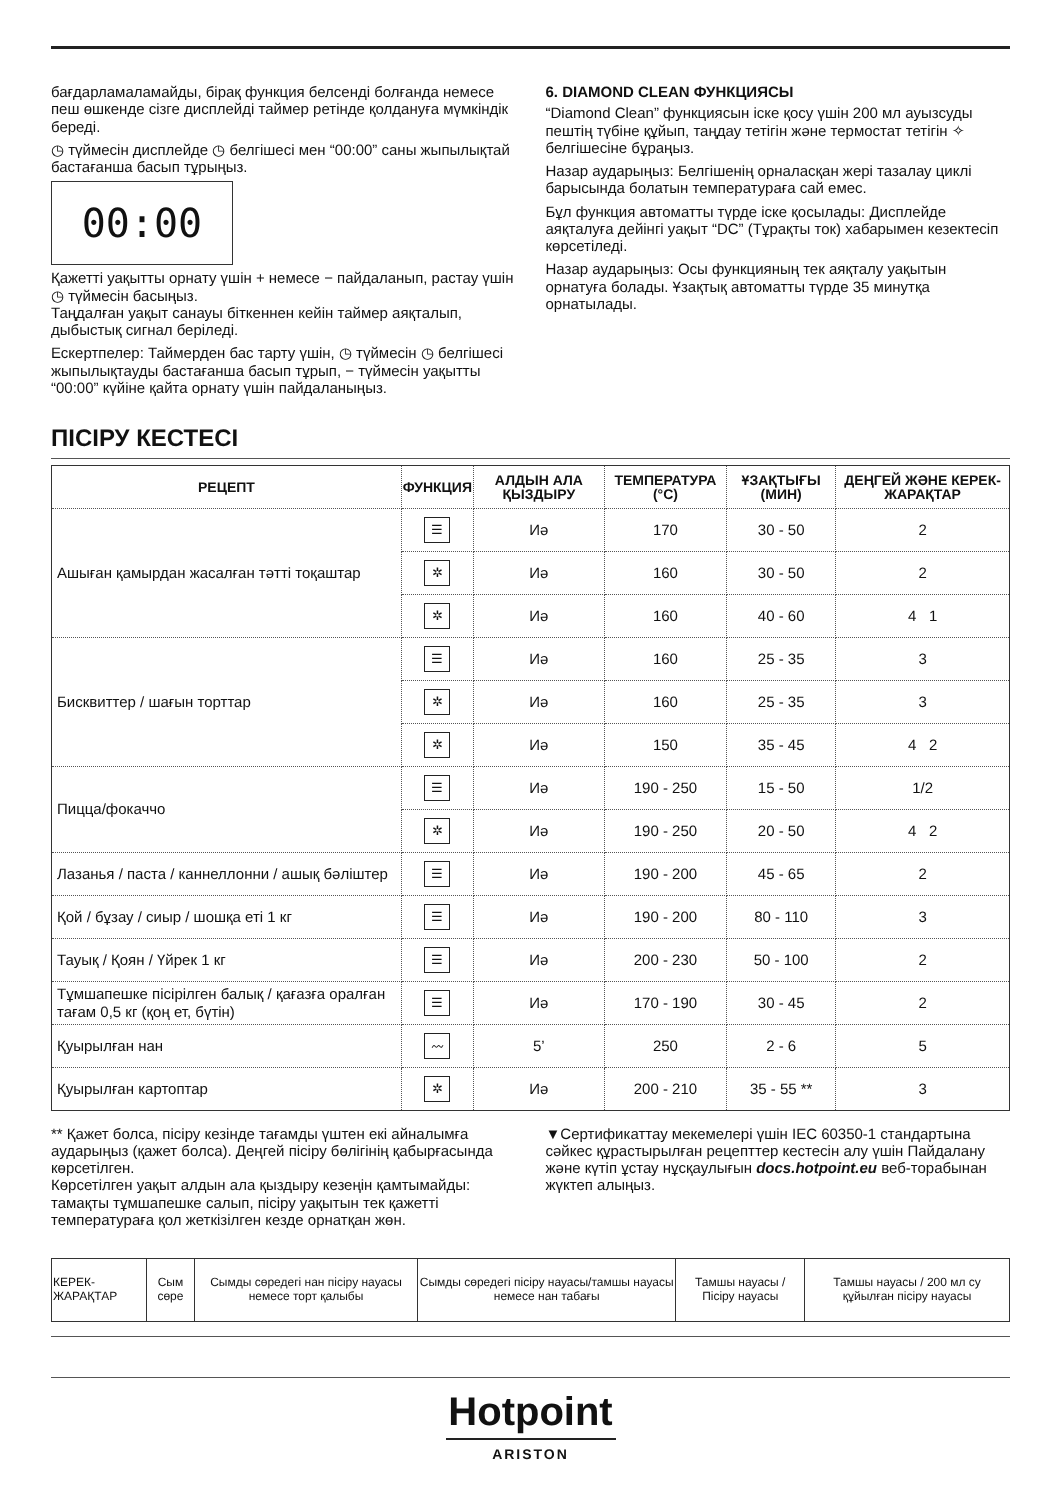бағдарламаламайды, бірақ функция белсенді болғанда немесе пеш өшкенде сізге дисплейді таймер ретінде қолдануға мүмкіндік береді.
◷ түймесін дисплейде ◷ белгішесі мен “00:00” саны жыпылықтай бастағанша басып тұрыңыз.
00:00
Қажетті уақытты орнату үшін + немесе − пайдаланып, растау үшін ◷ түймесін басыңыз.
Таңдалған уақыт санауы біткеннен кейін таймер аяқталып, дыбыстық сигнал беріледі.
Ескертпелер: Таймерден бас тарту үшін, ◷ түймесін ◷ белгішесі жыпылықтауды бастағанша басып тұрып, − түймесін уақытты “00:00” күйіне қайта орнату үшін пайдаланыңыз.
6. DIAMOND CLEAN ФУНКЦИЯСЫ
“Diamond Clean” функциясын іске қосу үшін 200 мл ауызсуды пештің түбіне құйып, таңдау тетігін және термостат тетігін ✧ белгішесіне бұраңыз.
Назар аударыңыз: Белгішенің орналасқан жері тазалау циклі барысында болатын температураға сай емес.
Бұл функция автоматты түрде іске қосылады: Дисплейде аяқталуға дейінгі уақыт “DC” (Тұрақты ток) хабарымен кезектесіп көрсетіледі.
Назар аударыңыз: Осы функцияның тек аяқталу уақытын орнатуға болады. Ұзақтық автоматты түрде 35 минутқа орнатылады.
ПІСІРУ КЕСТЕСІ
| РЕЦЕПТ | ФУНКЦИЯ | АЛДЫН АЛА ҚЫЗДЫРУ | ТЕМПЕРАТУРА (°C) | ҰЗАҚТЫҒЫ (МИН) | ДЕҢГЕЙ ЖӘНЕ КЕРЕК-ЖАРАҚТАР |
| --- | --- | --- | --- | --- | --- |
| Ашыған қамырдан жасалған тәтті тоқаштар | ☰ | Иә | 170 | 30 - 50 | 2 |
| | ✲ | Иә | 160 | 30 - 50 | 2 |
| | ✲ | Иә | 160 | 40 - 60 | 4 1 |
| Бисквиттер / шағын торттар | ☰ | Иә | 160 | 25 - 35 | 3 |
| | ✲ | Иә | 160 | 25 - 35 | 3 |
| | ✲ | Иә | 150 | 35 - 45 | 4 2 |
| Пицца/фокаччо | ☰ | Иә | 190 - 250 | 15 - 50 | 1/2 |
| | ✲ | Иә | 190 - 250 | 20 - 50 | 4 2 |
| Лазанья / паста / каннеллонни / ашық бәліштер | ☰ | Иә | 190 - 200 | 45 - 65 | 2 |
| Қой / бұзау / сиыр / шошқа еті 1 кг | ☰ | Иә | 190 - 200 | 80 - 110 | 3 |
| Тауық / Қоян / Үйрек 1 кг | ☰ | Иә | 200 - 230 | 50 - 100 | 2 |
| Тұмшапешке пісірілген балық / қағазға оралған тағам 0,5 кг (қоң ет, бүтін) | ☰ | Иә | 170 - 190 | 30 - 45 | 2 |
| Қуырылған нан | 〰 | 5’ | 250 | 2 - 6 | 5 |
| Қуырылған картоптар | ✲ | Иә | 200 - 210 | 35 - 55 ** | 3 |
** Қажет болса, пісіру кезінде тағамды үштен екі айналымға аударыңыз (қажет болса). Деңгей пісіру бөлігінің қабырғасында көрсетілген.
Көрсетілген уақыт алдын ала қыздыру кезеңін қамтымайды: тамақты тұмшапешке салып, пісіру уақытын тек қажетті температураға қол жеткізілген кезде орнатқан жөн.
▼Сертификаттау мекемелері үшін IEC 60350-1 стандартына сәйкес құрастырылған рецепттер кестесін алу үшін Пайдалану және күтіп ұстау нұсқаулығын docs.hotpoint.eu веб-торабынан жүктеп алыңыз.
| КЕРЕК-ЖАРАҚТАР | Сым сөре | Сымды сөредегі нан пісіру науасы немесе торт қалыбы | Сымды сөредегі пісіру науасы/тамшы науасы немесе нан табағы | Тамшы науасы / Пісіру науасы | Тамшы науасы / 200 мл су құйылған пісіру науасы |
Hotpoint
ARISTON